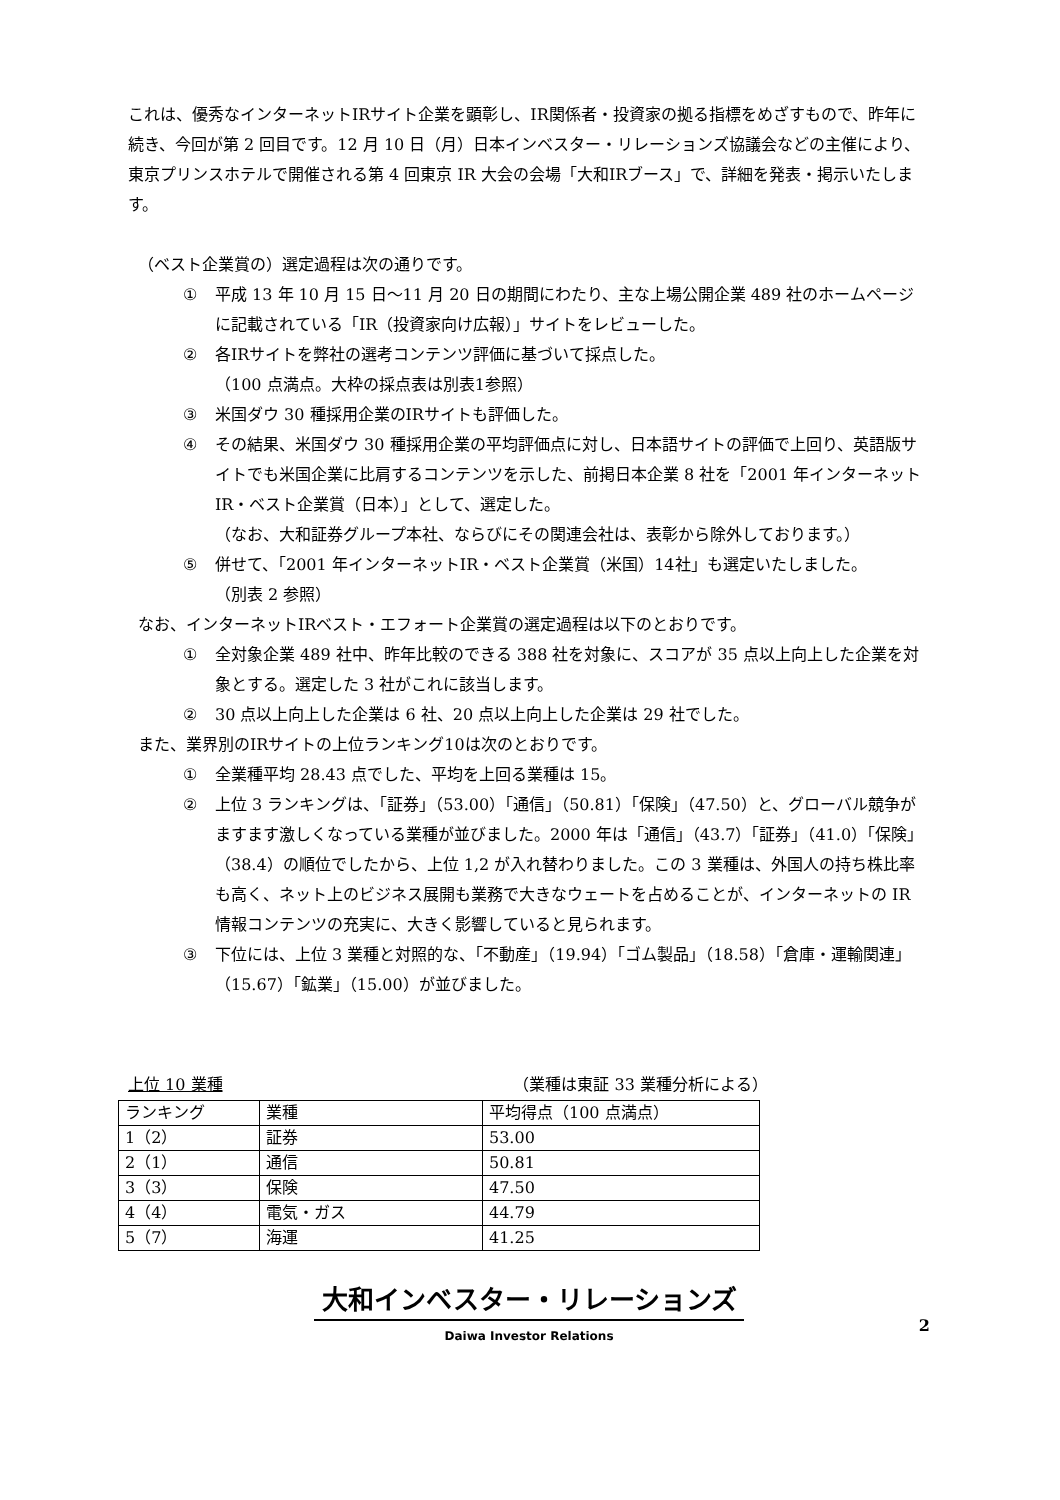これは、優秀なインターネットIRサイト企業を顕彰し、IR関係者・投資家の拠る指標をめざすもので、昨年に続き、今回が第 2 回目です。12 月 10 日（月）日本インベスター・リレーションズ協議会などの主催により、東京プリンスホテルで開催される第 4 回東京 IR 大会の会場「大和IRブース」で、詳細を発表・掲示いたします。
（ベスト企業賞の）選定過程は次の通りです。
① 平成 13 年 10 月 15 日～11 月 20 日の期間にわたり、主な上場公開企業 489 社のホームページに記載されている「IR（投資家向け広報）」サイトをレビューした。
② 各IRサイトを弊社の選考コンテンツ評価に基づいて採点した。
（100 点満点。大枠の採点表は別表1参照）
③ 米国ダウ 30 種採用企業のIRサイトも評価した。
④ その結果、米国ダウ 30 種採用企業の平均評価点に対し、日本語サイトの評価で上回り、英語版サイトでも米国企業に比肩するコンテンツを示した、前掲日本企業 8 社を「2001 年インターネットIR・ベスト企業賞（日本）」として、選定した。
（なお、大和証券グループ本社、ならびにその関連会社は、表彰から除外しております。）
⑤ 併せて、「2001 年インターネットIR・ベスト企業賞（米国）14社」も選定いたしました。
（別表 2 参照）
なお、インターネットIRベスト・エフォート企業賞の選定過程は以下のとおりです。
① 全対象企業 489 社中、昨年比較のできる 388 社を対象に、スコアが 35 点以上向上した企業を対象とする。選定した 3 社がこれに該当します。
② 30 点以上向上した企業は 6 社、20 点以上向上した企業は 29 社でした。
また、業界別のIRサイトの上位ランキング10は次のとおりです。
① 全業種平均 28.43 点でした、平均を上回る業種は 15。
② 上位 3 ランキングは、「証券」（53.00）「通信」（50.81）「保険」（47.50）と、グローバル競争がますます激しくなっている業種が並びました。2000 年は「通信」（43.7）「証券」（41.0）「保険」（38.4）の順位でしたから、上位 1,2 が入れ替わりました。この 3 業種は、外国人の持ち株比率も高く、ネット上のビジネス展開も業務で大きなウェートを占めることが、インターネットの IR 情報コンテンツの充実に、大きく影響していると見られます。
③ 下位には、上位 3 業種と対照的な、「不動産」（19.94）「ゴム製品」（18.58）「倉庫・運輸関連」（15.67）「鉱業」（15.00）が並びました。
上位 10 業種 （業種は東証 33 業種分析による）
| ランキング | 業種 | 平均得点（100 点満点） |
| --- | --- | --- |
| 1（2） | 証券 | 53.00 |
| 2（1） | 通信 | 50.81 |
| 3（3） | 保険 | 47.50 |
| 4（4） | 電気・ガス | 44.79 |
| 5（7） | 海運 | 41.25 |
大和インベスター・リレーションズ
Daiwa Investor Relations
2